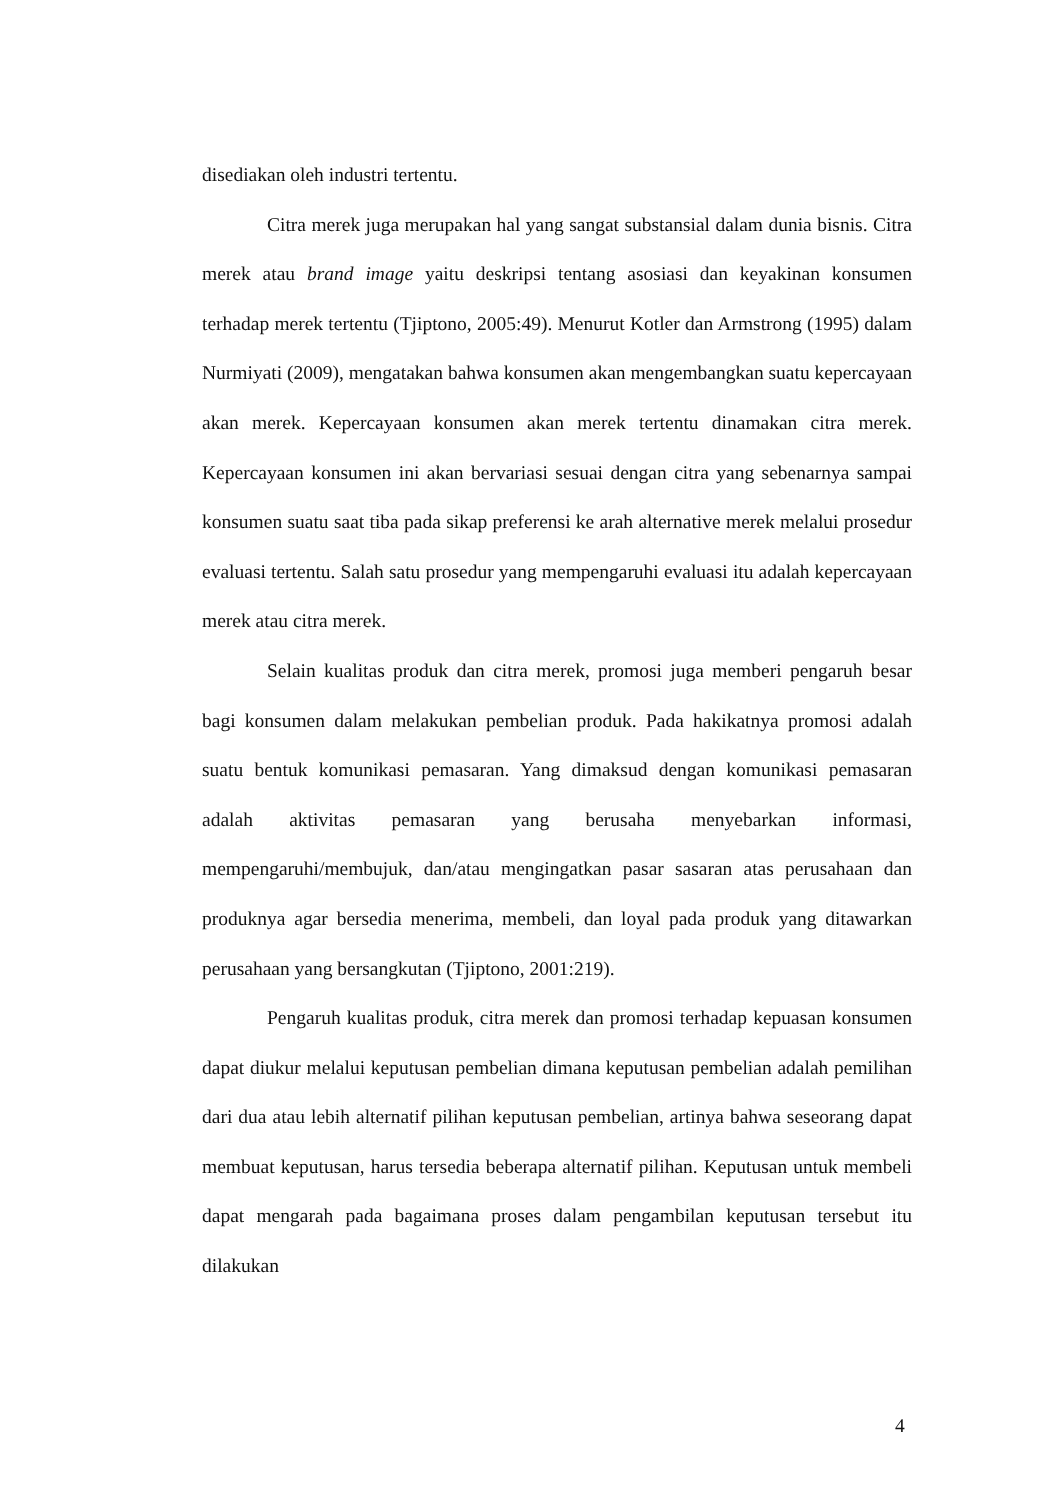disediakan oleh industri tertentu.
Citra merek juga merupakan hal yang sangat substansial dalam dunia bisnis. Citra merek atau brand image yaitu deskripsi tentang asosiasi dan keyakinan konsumen terhadap merek tertentu (Tjiptono, 2005:49). Menurut Kotler dan Armstrong (1995) dalam Nurmiyati (2009), mengatakan bahwa konsumen akan mengembangkan suatu kepercayaan akan merek. Kepercayaan konsumen akan merek tertentu dinamakan citra merek. Kepercayaan konsumen ini akan bervariasi sesuai dengan citra yang sebenarnya sampai konsumen suatu saat tiba pada sikap preferensi ke arah alternative merek melalui prosedur evaluasi tertentu. Salah satu prosedur yang mempengaruhi evaluasi itu adalah kepercayaan merek atau citra merek.
Selain kualitas produk dan citra merek, promosi juga memberi pengaruh besar bagi konsumen dalam melakukan pembelian produk. Pada hakikatnya promosi adalah suatu bentuk komunikasi pemasaran. Yang dimaksud dengan komunikasi pemasaran adalah aktivitas pemasaran yang berusaha menyebarkan informasi, mempengaruhi/membujuk, dan/atau mengingatkan pasar sasaran atas perusahaan dan produknya agar bersedia menerima, membeli, dan loyal pada produk yang ditawarkan perusahaan yang bersangkutan (Tjiptono, 2001:219).
Pengaruh kualitas produk, citra merek dan promosi terhadap kepuasan konsumen dapat diukur melalui keputusan pembelian dimana keputusan pembelian adalah pemilihan dari dua atau lebih alternatif pilihan keputusan pembelian, artinya bahwa seseorang dapat membuat keputusan, harus tersedia beberapa alternatif pilihan. Keputusan untuk membeli dapat mengarah pada bagaimana proses dalam pengambilan keputusan tersebut itu dilakukan
4